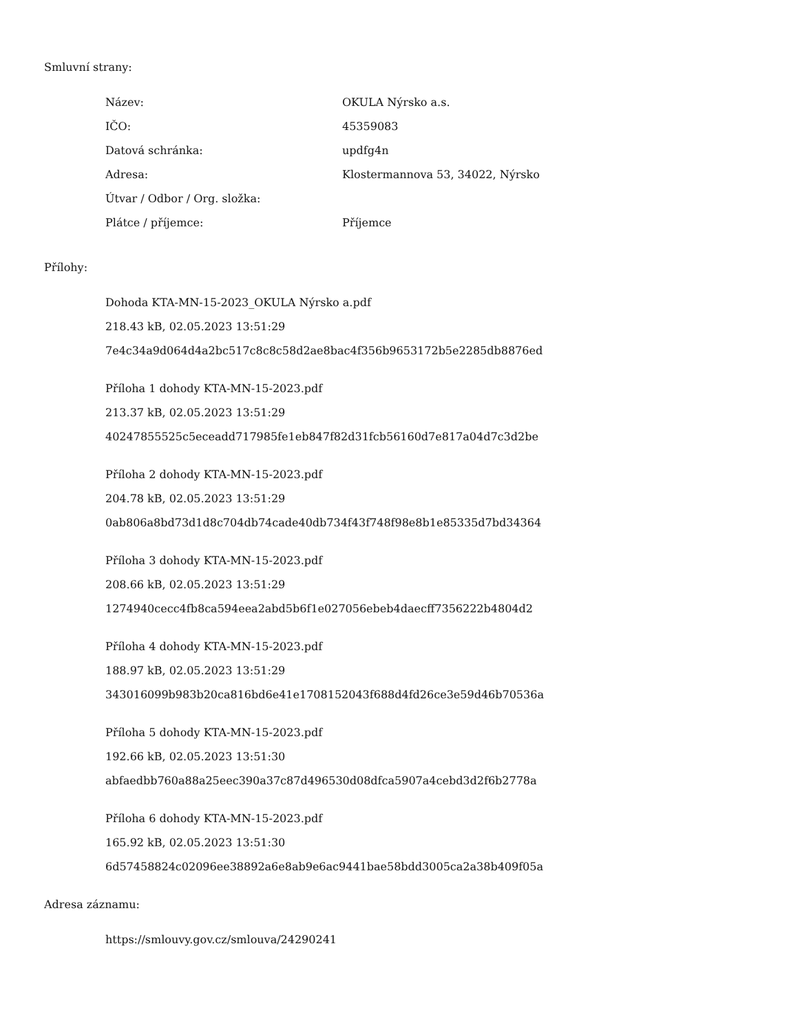Smluvní strany:
| Název: | OKULA Nýrsko a.s. |
| IČO: | 45359083 |
| Datová schránka: | updfg4n |
| Adresa: | Klostermannova 53, 34022, Nýrsko |
| Útvar / Odbor / Org. složka: | |
| Plátce / příjemce: | Příjemce |
Přílohy:
Dohoda KTA-MN-15-2023_OKULA Nýrsko a.pdf
218.43 kB, 02.05.2023 13:51:29
7e4c34a9d064d4a2bc517c8c8c58d2ae8bac4f356b9653172b5e2285db8876ed
Příloha 1 dohody KTA-MN-15-2023.pdf
213.37 kB, 02.05.2023 13:51:29
40247855525c5eceadd717985fe1eb847f82d31fcb56160d7e817a04d7c3d2be
Příloha 2 dohody KTA-MN-15-2023.pdf
204.78 kB, 02.05.2023 13:51:29
0ab806a8bd73d1d8c704db74cade40db734f43f748f98e8b1e85335d7bd34364
Příloha 3 dohody KTA-MN-15-2023.pdf
208.66 kB, 02.05.2023 13:51:29
1274940cecc4fb8ca594eea2abd5b6f1e027056ebeb4daecff7356222b4804d2
Příloha 4 dohody KTA-MN-15-2023.pdf
188.97 kB, 02.05.2023 13:51:29
343016099b983b20ca816bd6e41e1708152043f688d4fd26ce3e59d46b70536a
Příloha 5 dohody KTA-MN-15-2023.pdf
192.66 kB, 02.05.2023 13:51:30
abfaedbb760a88a25eec390a37c87d496530d08dfca5907a4cebd3d2f6b2778a
Příloha 6 dohody KTA-MN-15-2023.pdf
165.92 kB, 02.05.2023 13:51:30
6d57458824c02096ee38892a6e8ab9e6ac9441bae58bdd3005ca2a38b409f05a
Adresa záznamu:
https://smlouvy.gov.cz/smlouva/24290241